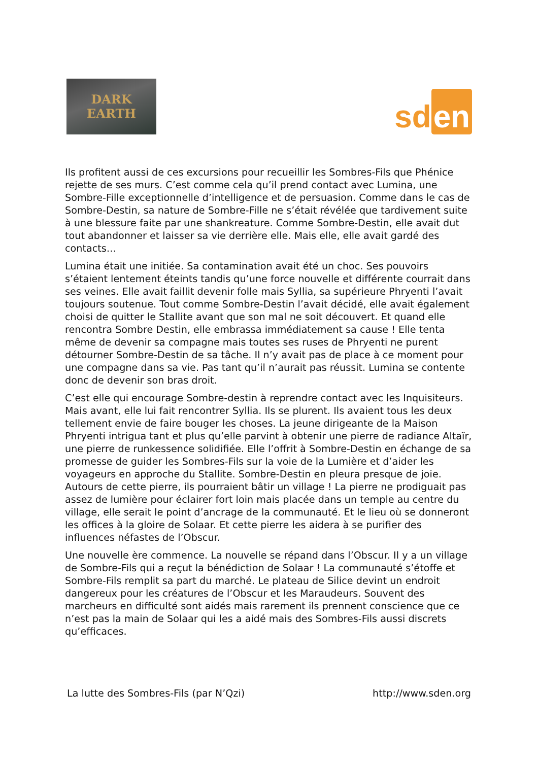DARK
EARTH
sd en
Ils profitent aussi de ces excursions pour recueillir les Sombres-Fils que Phénice rejette de ses murs. C’est comme cela qu’il prend contact avec Lumina, une Sombre-Fille exceptionnelle d’intelligence et de persuasion. Comme dans le cas de Sombre-Destin, sa nature de Sombre-Fille ne s’était révélée que tardivement suite à une blessure faite par une shankreature. Comme Sombre-Destin, elle avait dut tout abandonner et laisser sa vie derrière elle. Mais elle, elle avait gardé des contacts…
Lumina était une initiée. Sa contamination avait été un choc. Ses pouvoirs s’étaient lentement éteints tandis qu’une force nouvelle et différente courrait dans ses veines. Elle avait faillit devenir folle mais Syllia, sa supérieure Phryenti l’avait toujours soutenue. Tout comme Sombre-Destin l’avait décidé, elle avait également choisi de quitter le Stallite avant que son mal ne soit découvert. Et quand elle rencontra Sombre Destin, elle embrassa immédiatement sa cause ! Elle tenta même de devenir sa compagne mais toutes ses ruses de Phryenti ne purent détourner Sombre-Destin de sa tâche. Il n’y avait pas de place à ce moment pour une compagne dans sa vie. Pas tant qu’il n’aurait pas réussit. Lumina se contente donc de devenir son bras droit.
C’est elle qui encourage Sombre-destin à reprendre contact avec les Inquisiteurs. Mais avant, elle lui fait rencontrer Syllia. Ils se plurent. Ils avaient tous les deux tellement envie de faire bouger les choses. La jeune dirigeante de la Maison Phryenti intrigua tant et plus qu’elle parvint à obtenir une pierre de radiance Altaïr, une pierre de runkessence solidifiée. Elle l’offrit à Sombre-Destin en échange de sa promesse de guider les Sombres-Fils sur la voie de la Lumière et d’aider les voyageurs en approche du Stallite. Sombre-Destin en pleura presque de joie. Autours de cette pierre, ils pourraient bâtir un village ! La pierre ne prodiguait pas assez de lumière pour éclairer fort loin mais placée dans un temple au centre du village, elle serait le point d’ancrage de la communauté. Et le lieu où se donneront les offices à la gloire de Solaar. Et cette pierre les aidera à se purifier des influences néfastes de l’Obscur.
Une nouvelle ère commence. La nouvelle se répand dans l’Obscur. Il y a un village de Sombre-Fils qui a reçut la bénédiction de Solaar ! La communauté s’étoffe et Sombre-Fils remplit sa part du marché. Le plateau de Silice devint un endroit dangereux pour les créatures de l’Obscur et les Maraudeurs. Souvent des marcheurs en difficulté sont aidés mais rarement ils prennent conscience que ce n’est pas la main de Solaar qui les a aidé mais des Sombres-Fils aussi discrets qu’efficaces.
La lutte des Sombres-Fils (par N’Qzi) http://www.sden.org